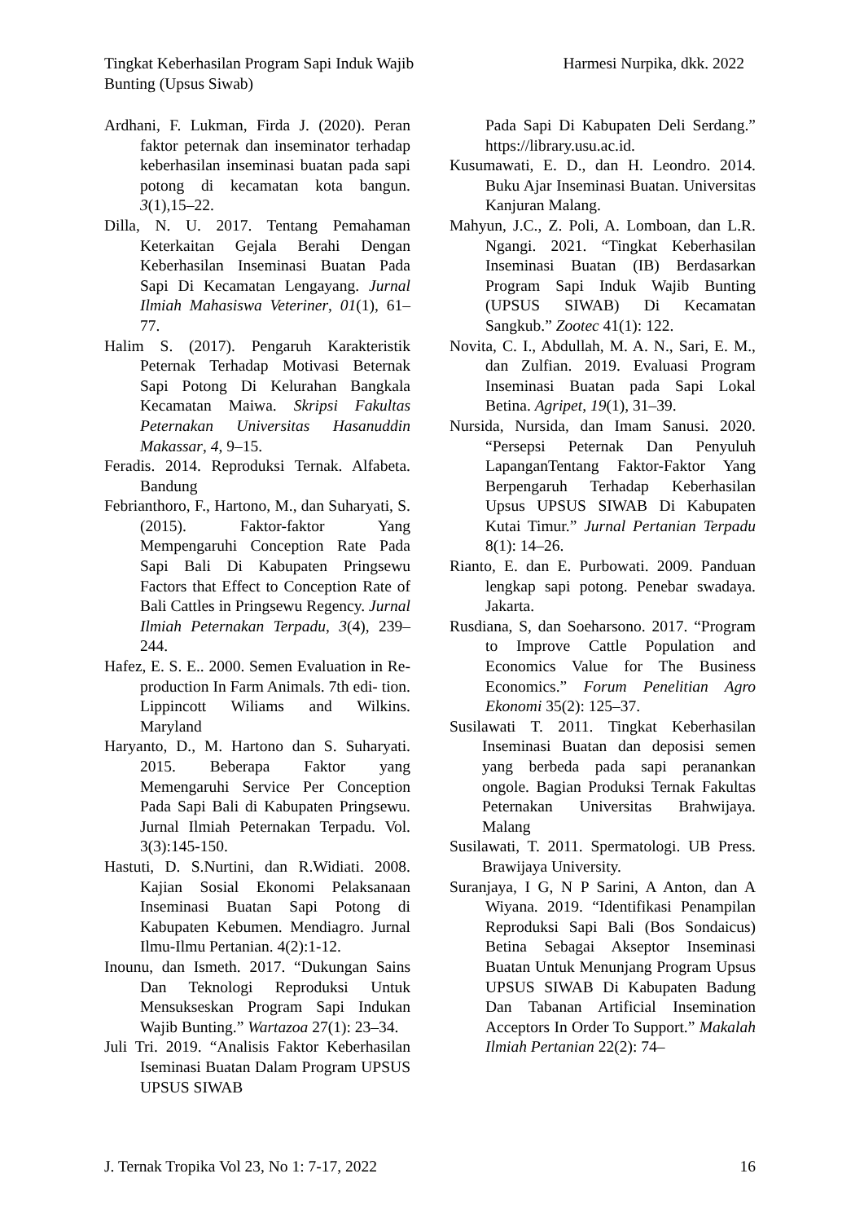Tingkat Keberhasilan Program Sapi Induk Wajib Bunting (Upsus Siwab)
Harmesi Nurpika, dkk. 2022
Ardhani, F. Lukman, Firda J. (2020). Peran faktor peternak dan inseminator terhadap keberhasilan inseminasi buatan pada sapi potong di kecamatan kota bangun. 3(1),15–22.
Dilla, N. U. 2017. Tentang Pemahaman Keterkaitan Gejala Berahi Dengan Keberhasilan Inseminasi Buatan Pada Sapi Di Kecamatan Lengayang. Jurnal Ilmiah Mahasiswa Veteriner, 01(1), 61–77.
Halim S. (2017). Pengaruh Karakteristik Peternak Terhadap Motivasi Beternak Sapi Potong Di Kelurahan Bangkala Kecamatan Maiwa. Skripsi Fakultas Peternakan Universitas Hasanuddin Makassar, 4, 9–15.
Feradis. 2014. Reproduksi Ternak. Alfabeta. Bandung
Febrianthoro, F., Hartono, M., dan Suharyati, S. (2015). Faktor-faktor Yang Mempengaruhi Conception Rate Pada Sapi Bali Di Kabupaten Pringsewu Factors that Effect to Conception Rate of Bali Cattles in Pringsewu Regency. Jurnal Ilmiah Peternakan Terpadu, 3(4), 239–244.
Hafez, E. S. E.. 2000. Semen Evaluation in Re- production In Farm Animals. 7th edi- tion. Lippincott Wiliams and Wilkins. Maryland
Haryanto, D., M. Hartono dan S. Suharyati. 2015. Beberapa Faktor yang Memengaruhi Service Per Conception Pada Sapi Bali di Kabupaten Pringsewu. Jurnal Ilmiah Peternakan Terpadu. Vol. 3(3):145-150.
Hastuti, D. S.Nurtini, dan R.Widiati. 2008. Kajian Sosial Ekonomi Pelaksanaan Inseminasi Buatan Sapi Potong di Kabupaten Kebumen. Mendiagro. Jurnal Ilmu-Ilmu Pertanian. 4(2):1-12.
Inounu, dan Ismeth. 2017. “Dukungan Sains Dan Teknologi Reproduksi Untuk Mensukseskan Program Sapi Indukan Wajib Bunting.” Wartazoa 27(1): 23–34.
Juli Tri. 2019. “Analisis Faktor Keberhasilan Iseminasi Buatan Dalam Program UPSUS UPSUS SIWAB
Pada Sapi Di Kabupaten Deli Serdang.” https://library.usu.ac.id.
Kusumawati, E. D., dan H. Leondro. 2014. Buku Ajar Inseminasi Buatan. Universitas Kanjuran Malang.
Mahyun, J.C., Z. Poli, A. Lomboan, dan L.R. Ngangi. 2021. “Tingkat Keberhasilan Inseminasi Buatan (IB) Berdasarkan Program Sapi Induk Wajib Bunting (UPSUS SIWAB) Di Kecamatan Sangkub.” Zootec 41(1): 122.
Novita, C. I., Abdullah, M. A. N., Sari, E. M., dan Zulfian. 2019. Evaluasi Program Inseminasi Buatan pada Sapi Lokal Betina. Agripet, 19(1), 31–39.
Nursida, Nursida, dan Imam Sanusi. 2020. “Persepsi Peternak Dan Penyuluh LapanganTentang Faktor-Faktor Yang Berpengaruh Terhadap Keberhasilan Upsus UPSUS SIWAB Di Kabupaten Kutai Timur.” Jurnal Pertanian Terpadu 8(1): 14–26.
Rianto, E. dan E. Purbowati. 2009. Panduan lengkap sapi potong. Penebar swadaya. Jakarta.
Rusdiana, S, dan Soeharsono. 2017. “Program to Improve Cattle Population and Economics Value for The Business Economics.” Forum Penelitian Agro Ekonomi 35(2): 125–37.
Susilawati T. 2011. Tingkat Keberhasilan Inseminasi Buatan dan deposisi semen yang berbeda pada sapi peranankan ongole. Bagian Produksi Ternak Fakultas Peternakan Universitas Brahwijaya. Malang
Susilawati, T. 2011. Spermatologi. UB Press. Brawijaya University.
Suranjaya, I G, N P Sarini, A Anton, dan A Wiyana. 2019. “Identifikasi Penampilan Reproduksi Sapi Bali (Bos Sondaicus) Betina Sebagai Akseptor Inseminasi Buatan Untuk Menunjang Program Upsus UPSUS SIWAB Di Kabupaten Badung Dan Tabanan Artificial Insemination Acceptors In Order To Support.” Makalah Ilmiah Pertanian 22(2): 74–
J. Ternak Tropika Vol 23, No 1: 7-17, 2022
16